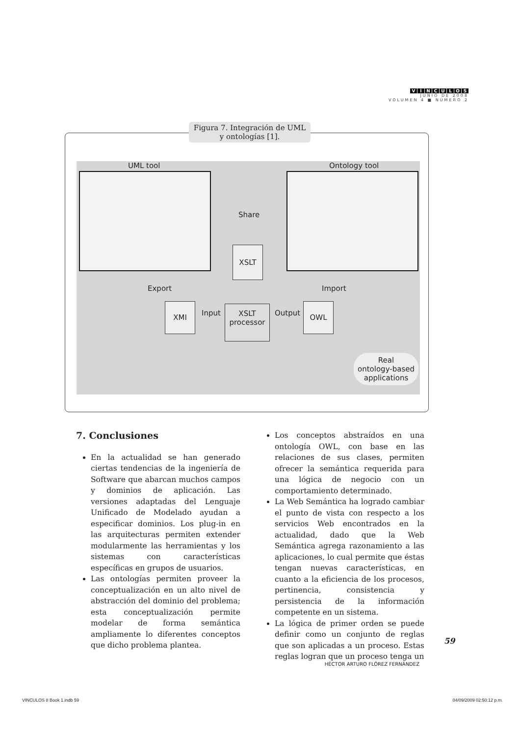VÍNCULOS
JUNIO DE 2008
VOLUMEN 4 ■ NÚMERO 2
Figura 7. Integración de UML
y ontologías [1].
UML tool Ontology tool
Share
XSLT
Export Import
XMI
Input
XSLT
processor
Output
OWL
Real
ontology-based
applications
7. Conclusiones
En la actualidad se han generado ciertas tendencias de la ingeniería de Software que abarcan muchos campos y dominios de aplicación. Las versiones adaptadas del Lenguaje Unificado de Modelado ayudan a especificar dominios. Los plug-in en las arquitecturas permiten extender modularmente las herramientas y los sistemas con características específicas en grupos de usuarios.
Las ontologías permiten proveer la conceptualización en un alto nivel de abstracción del dominio del problema; esta conceptualización permite modelar de forma semántica ampliamente lo diferentes conceptos que dicho problema plantea.
Los conceptos abstraídos en una ontología OWL, con base en las relaciones de sus clases, permiten ofrecer la semántica requerida para una lógica de negocio con un comportamiento determinado.
La Web Semántica ha logrado cambiar el punto de vista con respecto a los servicios Web encontrados en la actualidad, dado que la Web Semántica agrega razonamiento a las aplicaciones, lo cual permite que éstas tengan nuevas características, en cuanto a la eficiencia de los procesos, pertinencia, consistencia y persistencia de la información competente en un sistema.
La lógica de primer orden se puede definir como un conjunto de reglas que son aplicadas a un proceso. Estas reglas logran que un proceso tenga un
59
HÉCTOR ARTURO FLÓREZ FERNÁNDEZ
VINCULOS 8 Book 1.indb 59 04/09/2009 02:50:12 p.m.